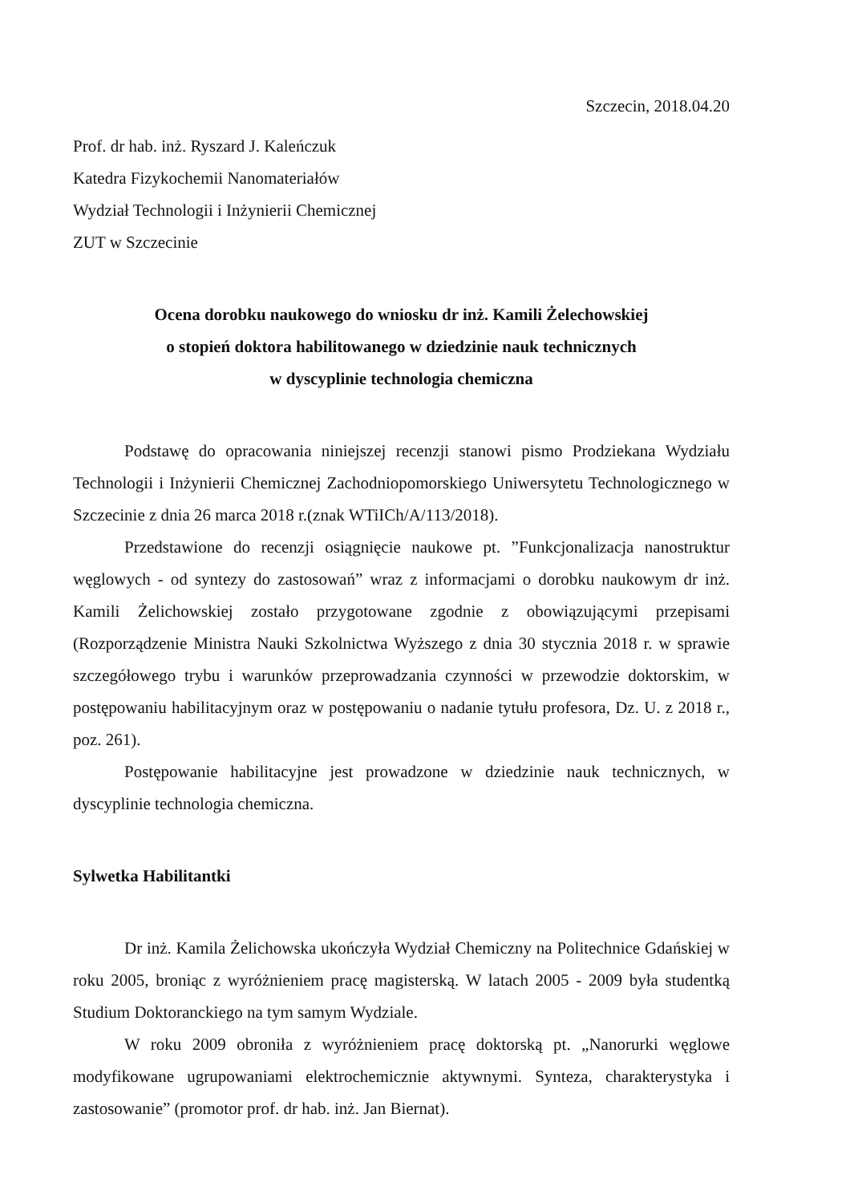Szczecin, 2018.04.20
Prof. dr hab. inż. Ryszard J. Kaleńczuk
Katedra Fizykochemii Nanomateriałów
Wydział Technologii i Inżynierii Chemicznej
ZUT w Szczecinie
Ocena dorobku naukowego do wniosku dr inż. Kamili Żelechowskiej
o stopień doktora habilitowanego w dziedzinie nauk technicznych
w dyscyplinie technologia chemiczna
Podstawę do opracowania niniejszej recenzji stanowi pismo Prodziekana Wydziału Technologii i Inżynierii Chemicznej Zachodniopomorskiego Uniwersytetu Technologicznego w Szczecinie z dnia 26 marca 2018 r.(znak WTiICh/A/113/2018).
Przedstawione do recenzji osiągnięcie naukowe pt. ”Funkcjonalizacja nanostruktur węglowych - od syntezy do zastosowań” wraz z informacjami o dorobku naukowym dr inż. Kamili Żelichowskiej zostało przygotowane zgodnie z obowiązującymi przepisami (Rozporządzenie Ministra Nauki Szkolnictwa Wyższego z dnia 30 stycznia 2018 r. w sprawie szczegółowego trybu i warunków przeprowadzania czynności w przewodzie doktorskim, w postępowaniu habilitacyjnym oraz w postępowaniu o nadanie tytułu profesora, Dz. U. z 2018 r., poz. 261).
Postępowanie habilitacyjne jest prowadzone w dziedzinie nauk technicznych, w dyscyplinie technologia chemiczna.
Sylwetka Habilitantki
Dr inż. Kamila Żelichowska ukończyła Wydział Chemiczny na Politechnice Gdańskiej w roku 2005, broniąc z wyróżnieniem pracę magisterską. W latach 2005 - 2009 była studentką Studium Doktoranckiego na tym samym Wydziale.
W roku 2009 obroniła z wyróżnieniem pracę doktorską pt. „Nanorurki węglowe modyfikowane ugrupowaniami elektrochemicznie aktywnymi. Synteza, charakterystyka i zastosowanie” (promotor prof. dr hab. inż. Jan Biernat).